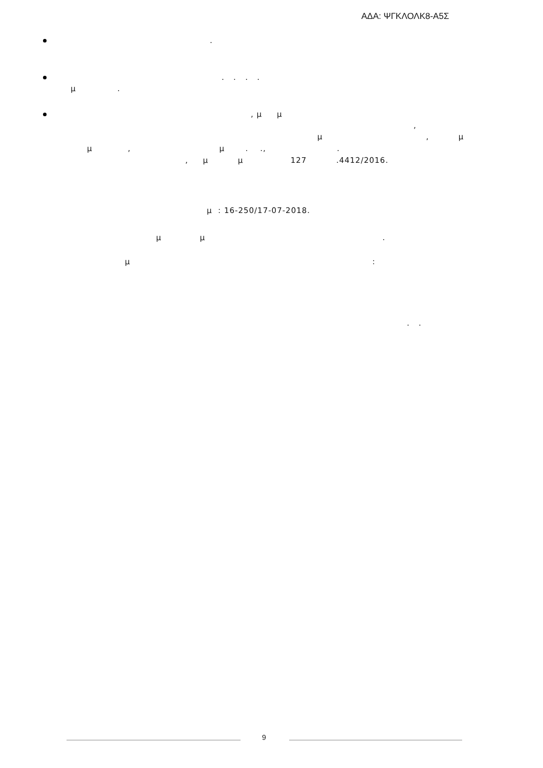ΑΔΑ: ΨΓΚΛΟΛΚ8-Α5Σ
.
. . . .
μ .
, μ μ
,
μ , μ
μ , μ . ., .
, μ μ 127 .4412/2016.
μ : 16-250/17-07-2018.
μ μ .
μ :
. .
9